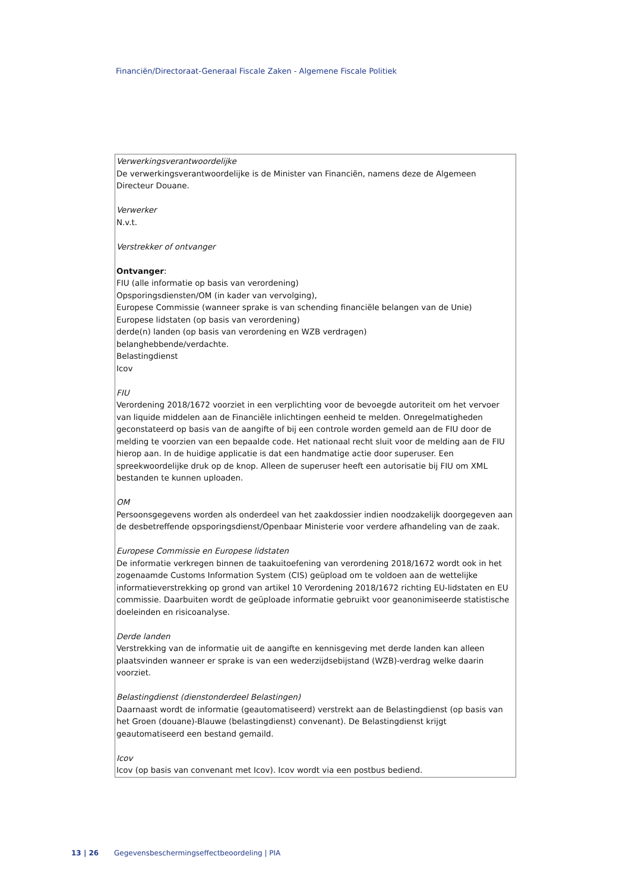Financiën/Directoraat-Generaal Fiscale Zaken - Algemene Fiscale Politiek
| Verwerkingsverantwoordelijke De verwerkingsverantwoordelijke is de Minister van Financiën, namens deze de Algemeen Directeur Douane. Verwerker N.v.t. Verstrekker of ontvanger Ontvanger : FIU (alle informatie op basis van verordening) Opsporingsdiensten/OM (in kader van vervolging), Europese Commissie (wanneer sprake is van schending financiële belangen van de Unie) Europese lidstaten (op basis van verordening) derde(n) landen (op basis van verordening en WZB verdragen) belanghebbende/verdachte. Belastingdienst Icov FIU Verordening 2018/1672 voorziet in een verplichting voor de bevoegde autoriteit om het vervoer van liquide middelen aan de Financiële inlichtingen eenheid te melden. Onregelmatigheden geconstateerd op basis van de aangifte of bij een controle worden gemeld aan de FIU door de melding te voorzien van een bepaalde code. Het nationaal recht sluit voor de melding aan de FIU hierop aan. In de huidige applicatie is dat een handmatige actie door superuser. Een spreekwoordelijke druk op de knop. Alleen de superuser heeft een autorisatie bij FIU om XML bestanden te kunnen uploaden. OM Persoonsgegevens worden als onderdeel van het zaakdossier indien noodzakelijk doorgegeven aan de desbetreffende opsporingsdienst/Openbaar Ministerie voor verdere afhandeling van de zaak. Europese Commissie en Europese lidstaten De informatie verkregen binnen de taakuitoefening van verordening 2018/1672 wordt ook in het zogenaamde Customs Information System (CIS) geüpload om te voldoen aan de wettelijke informatieverstrekking op grond van artikel 10 Verordening 2018/1672 richting EU-lidstaten en EU commissie. Daarbuiten wordt de geüploade informatie gebruikt voor geanonimiseerde statistische doeleinden en risicoanalyse. Derde landen Verstrekking van de informatie uit de aangifte en kennisgeving met derde landen kan alleen plaatsvinden wanneer er sprake is van een wederzijdsebijstand (WZB)-verdrag welke daarin voorziet. Belastingdienst (dienstonderdeel Belastingen) Daarnaast wordt de informatie (geautomatiseerd) verstrekt aan de Belastingdienst (op basis van het Groen (douane)-Blauwe (belastingdienst) convenant). De Belastingdienst krijgt geautomatiseerd een bestand gemaild. Icov Icov (op basis van convenant met Icov). Icov wordt via een postbus bediend. |
13 | 26 Gegevensbeschermingseffectbeoordeling | PIA